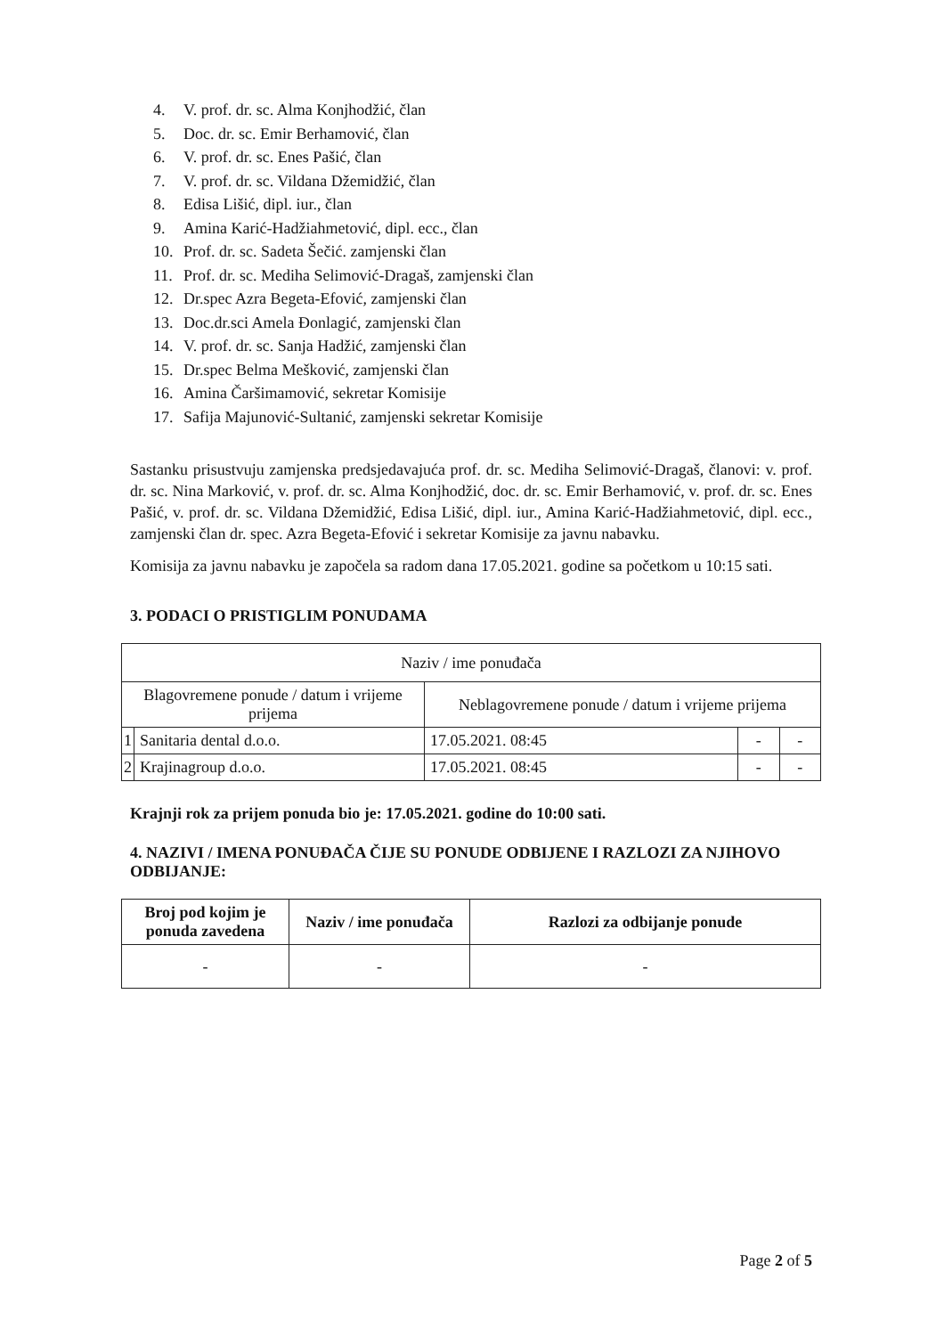4. V. prof. dr. sc. Alma Konjhodžić, član
5. Doc. dr. sc. Emir Berhamović, član
6. V. prof. dr. sc. Enes Pašić, član
7. V. prof. dr. sc. Vildana Džemidžić, član
8. Edisa Lišić, dipl. iur., član
9. Amina Karić-Hadžiahmetović, dipl. ecc., član
10. Prof. dr. sc. Sadeta Šečić. zamjenski član
11. Prof. dr. sc. Mediha Selimović-Dragaš, zamjenski član
12. Dr.spec Azra Begeta-Efović, zamjenski član
13. Doc.dr.sci Amela Đonlagić, zamjenski član
14. V. prof. dr. sc. Sanja Hadžić, zamjenski član
15. Dr.spec Belma Mešković, zamjenski član
16. Amina Čaršimamović, sekretar Komisije
17. Safija Majunović-Sultanić, zamjenski sekretar Komisije
Sastanku prisustvuju zamjenska predsjedavajuća prof. dr. sc. Mediha Selimović-Dragaš, članovi: v. prof. dr. sc. Nina Marković, v. prof. dr. sc. Alma Konjhodžić, doc. dr. sc. Emir Berhamović, v. prof. dr. sc. Enes Pašić, v. prof. dr. sc. Vildana Džemidžić, Edisa Lišić, dipl. iur., Amina Karić-Hadžiahmetović, dipl. ecc., zamjenski član dr. spec. Azra Begeta-Efović i sekretar Komisije za javnu nabavku.
Komisija za javnu nabavku je započela sa radom dana 17.05.2021. godine sa početkom u 10:15 sati.
3. PODACI O PRISTIGLIM PONUDAMA
| Naziv / ime ponuđača | | | | |
| Blagovremene ponude / datum i vrijeme prijema | | Neblagovremene ponude / datum i vrijeme prijema | | |
| 1 | Sanitaria dental d.o.o. | 17.05.2021. 08:45 | - | - |
| 2 | Krajinagroup d.o.o. | 17.05.2021. 08:45 | - | - |
Krajnji rok za prijem ponuda bio je: 17.05.2021. godine do 10:00 sati.
4. NAZIVI / IMENA PONUĐAČA ČIJE SU PONUDE ODBIJENE I RAZLOZI ZA NJIHOVO ODBIJANJE:
| Broj pod kojim je ponuda zavedena | Naziv / ime ponuđača | Razlozi za odbijanje ponude |
| --- | --- | --- |
| - | - | - |
Page 2 of 5